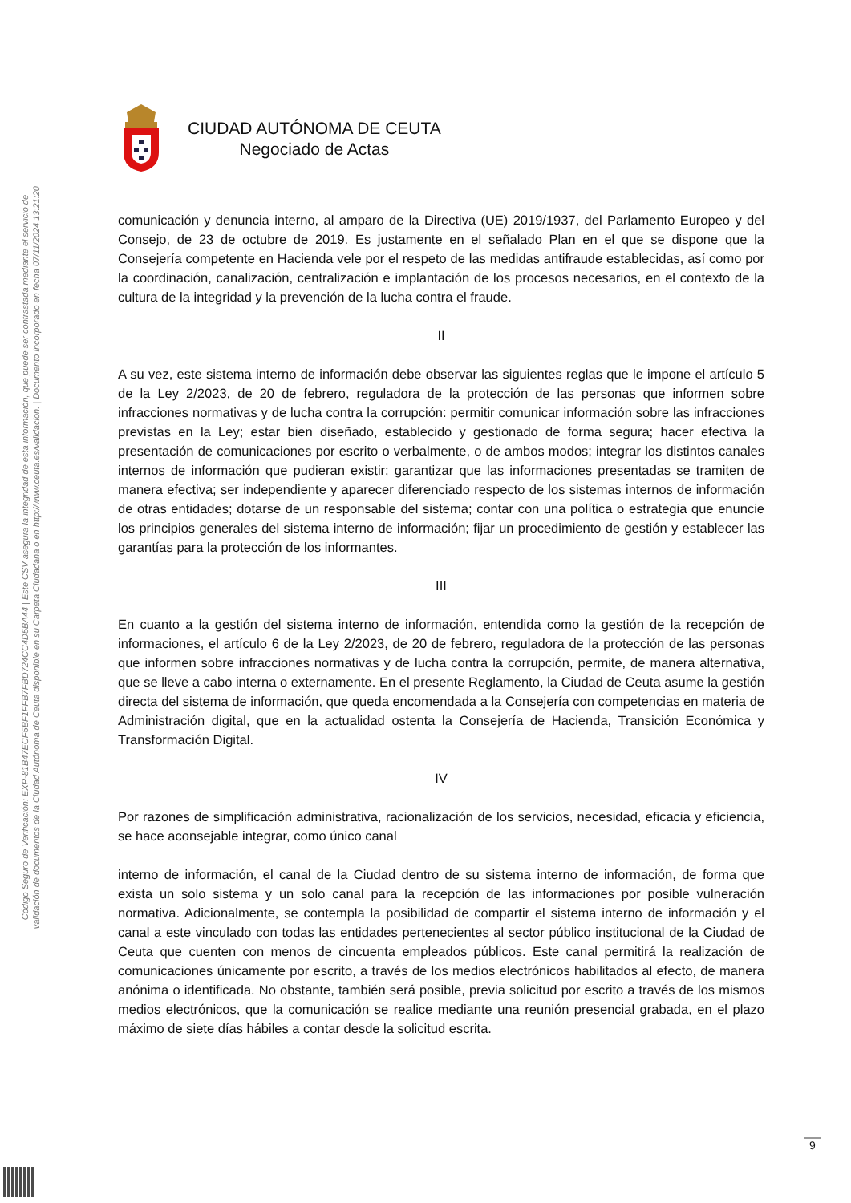Código Seguro de Verificación: EXP-81B47ECF5BF1FFB7FBD724CC4D5BA44 | Este CSV asegura la integridad de esta información, que puede ser contrastada mediante el servicio de
validación de documentos de la Ciudad Autónoma de Ceuta disponible en su Carpeta Ciudadana o en http://www.ceuta.es/validacion. | Documento incorporado en fecha 07/11/2024 13:21:20
CIUDAD AUTÓNOMA DE CEUTA
Negociado de Actas
comunicación y denuncia interno, al amparo de la Directiva (UE) 2019/1937, del Parlamento Europeo y del Consejo, de 23 de octubre de 2019. Es justamente en el señalado Plan en el que se dispone que la Consejería competente en Hacienda vele por el respeto de las medidas antifraude establecidas, así como por la coordinación, canalización, centralización e implantación de los procesos necesarios, en el contexto de la cultura de la integridad y la prevención de la lucha contra el fraude.
II
A su vez, este sistema interno de información debe observar las siguientes reglas que le impone el artículo 5 de la Ley 2/2023, de 20 de febrero, reguladora de la protección de las personas que informen sobre infracciones normativas y de lucha contra la corrupción: permitir comunicar información sobre las infracciones previstas en la Ley; estar bien diseñado, establecido y gestionado de forma segura; hacer efectiva la presentación de comunicaciones por escrito o verbalmente, o de ambos modos; integrar los distintos canales internos de información que pudieran existir; garantizar que las informaciones presentadas se tramiten de manera efectiva; ser independiente y aparecer diferenciado respecto de los sistemas internos de información de otras entidades; dotarse de un responsable del sistema; contar con una política o estrategia que enuncie los principios generales del sistema interno de información; fijar un procedimiento de gestión y establecer las garantías para la protección de los informantes.
III
En cuanto a la gestión del sistema interno de información, entendida como la gestión de la recepción de informaciones, el artículo 6 de la Ley 2/2023, de 20 de febrero, reguladora de la protección de las personas que informen sobre infracciones normativas y de lucha contra la corrupción, permite, de manera alternativa, que se lleve a cabo interna o externamente. En el presente Reglamento, la Ciudad de Ceuta asume la gestión directa del sistema de información, que queda encomendada a la Consejería con competencias en materia de Administración digital, que en la actualidad ostenta la Consejería de Hacienda, Transición Económica y Transformación Digital.
IV
Por razones de simplificación administrativa, racionalización de los servicios, necesidad, eficacia y eficiencia, se hace aconsejable integrar, como único canal
interno de información, el canal de la Ciudad dentro de su sistema interno de información, de forma que exista un solo sistema y un solo canal para la recepción de las informaciones por posible vulneración normativa. Adicionalmente, se contempla la posibilidad de compartir el sistema interno de información y el canal a este vinculado con todas las entidades pertenecientes al sector público institucional de la Ciudad de Ceuta que cuenten con menos de cincuenta empleados públicos. Este canal permitirá la realización de comunicaciones únicamente por escrito, a través de los medios electrónicos habilitados al efecto, de manera anónima o identificada. No obstante, también será posible, previa solicitud por escrito a través de los mismos medios electrónicos, que la comunicación se realice mediante una reunión presencial grabada, en el plazo máximo de siete días hábiles a contar desde la solicitud escrita.
9